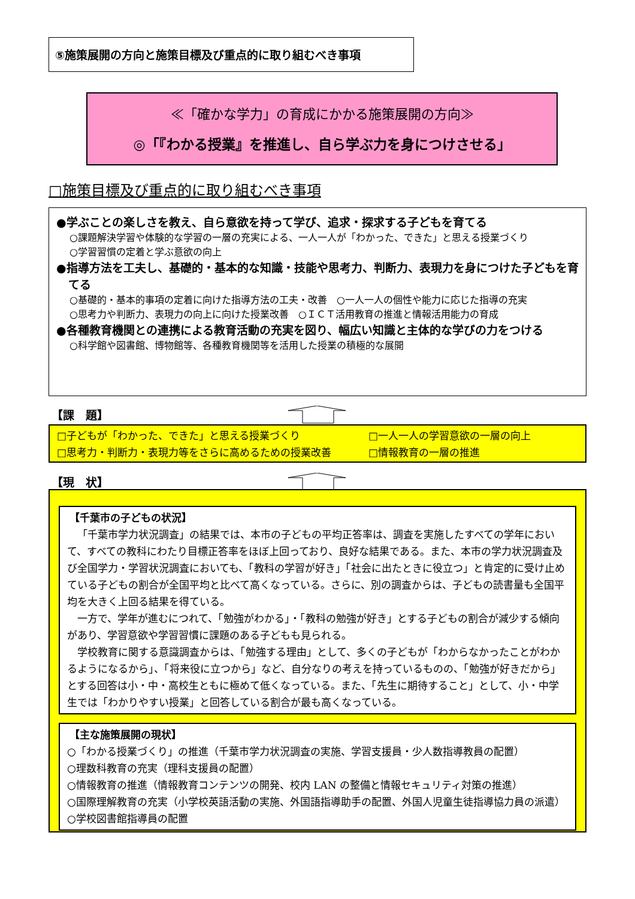⑤施策展開の方向と施策目標及び重点的に取り組むべき事項
≪「確かな学力」の育成にかかる施策展開の方向≫
◎「『わかる授業』を推進し、自ら学ぶ力を身につけさせる」
□施策目標及び重点的に取り組むべき事項
●学ぶことの楽しさを教え、自ら意欲を持って学び、追求・探求する子どもを育てる
○課題解決学習や体験的な学習の一層の充実による、一人一人が「わかった、できた」と思える授業づくり
○学習習慣の定着と学ぶ意欲の向上
●指導方法を工夫し、基礎的・基本的な知識・技能や思考力、判断力、表現力を身につけた子どもを育てる
○基礎的・基本的事項の定着に向けた指導方法の工夫・改善　○一人一人の個性や能力に応じた指導の充実
○思考力や判断力、表現力の向上に向けた授業改善　○ＩＣＴ活用教育の推進と情報活用能力の育成
●各種教育機関との連携による教育活動の充実を図り、幅広い知識と主体的な学びの力をつける
○科学館や図書館、博物館等、各種教育機関等を活用した授業の積極的な展開
【課　題】
□子どもが「わかった、できた」と思える授業づくり
□一人一人の学習意欲の一層の向上
□思考力・判断力・表現力等をさらに高めるための授業改善
□情報教育の一層の推進
【現　状】
【千葉市の子どもの状況】
「千葉市学力状況調査」の結果では、本市の子どもの平均正答率は、調査を実施したすべての学年において、すべての教科にわたり目標正答率をほぼ上回っており、良好な結果である。また、本市の学力状況調査及び全国学力・学習状況調査においても、「教科の学習が好き」「社会に出たときに役立つ」と肯定的に受け止めている子どもの割合が全国平均と比べて高くなっている。さらに、別の調査からは、子どもの読書量も全国平均を大きく上回る結果を得ている。
一方で、学年が進むにつれて、「勉強がわかる」・「教科の勉強が好き」とする子どもの割合が減少する傾向があり、学習意欲や学習習慣に課題のある子どもも見られる。
学校教育に関する意識調査からは、「勉強する理由」として、多くの子どもが「わからなかったことがわかるようになるから」、「将来役に立つから」など、自分なりの考えを持っているものの、「勉強が好きだから」とする回答は小・中・高校生ともに極めて低くなっている。また、「先生に期待すること」として、小・中学生では「わかりやすい授業」と回答している割合が最も高くなっている。
【主な施策展開の現状】
○「わかる授業づくり」の推進（千葉市学力状況調査の実施、学習支援員・少人数指導教員の配置）
○理数科教育の充実（理科支援員の配置）
○情報教育の推進（情報教育コンテンツの開発、校内 LAN の整備と情報セキュリティ対策の推進）
○国際理解教育の充実（小学校英語活動の実施、外国語指導助手の配置、外国人児童生徒指導協力員の派遣）
○学校図書館指導員の配置